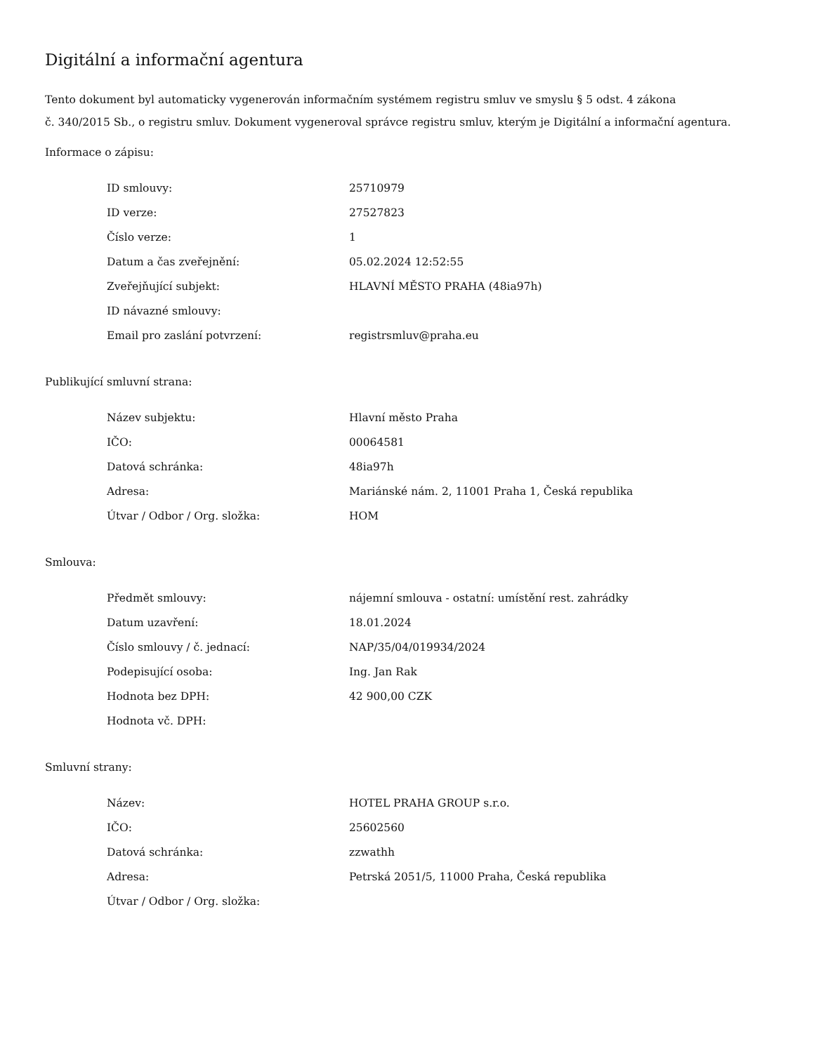Digitální a informační agentura
Tento dokument byl automaticky vygenerován informačním systémem registru smluv ve smyslu § 5 odst. 4 zákona
č. 340/2015 Sb., o registru smluv. Dokument vygeneroval správce registru smluv, kterým je Digitální a informační agentura.
Informace o zápisu:
| ID smlouvy: | 25710979 |
| ID verze: | 27527823 |
| Číslo verze: | 1 |
| Datum a čas zveřejnění: | 05.02.2024 12:52:55 |
| Zveřejňující subjekt: | HLAVNÍ MĚSTO PRAHA (48ia97h) |
| ID návazné smlouvy: | |
| Email pro zaslání potvrzení: | registrsmluv@praha.eu |
Publikující smluvní strana:
| Název subjektu: | Hlavní město Praha |
| IČO: | 00064581 |
| Datová schránka: | 48ia97h |
| Adresa: | Mariánské nám. 2, 11001 Praha 1, Česká republika |
| Útvar / Odbor / Org. složka: | HOM |
Smlouva:
| Předmět smlouvy: | nájemní smlouva - ostatní: umístění rest. zahrádky |
| Datum uzavření: | 18.01.2024 |
| Číslo smlouvy / č. jednací: | NAP/35/04/019934/2024 |
| Podepisující osoba: | Ing. Jan Rak |
| Hodnota bez DPH: | 42 900,00 CZK |
| Hodnota vč. DPH: | |
Smluvní strany:
| Název: | HOTEL PRAHA GROUP s.r.o. |
| IČO: | 25602560 |
| Datová schránka: | zzwathh |
| Adresa: | Petrská 2051/5, 11000 Praha, Česká republika |
| Útvar / Odbor / Org. složka: | |